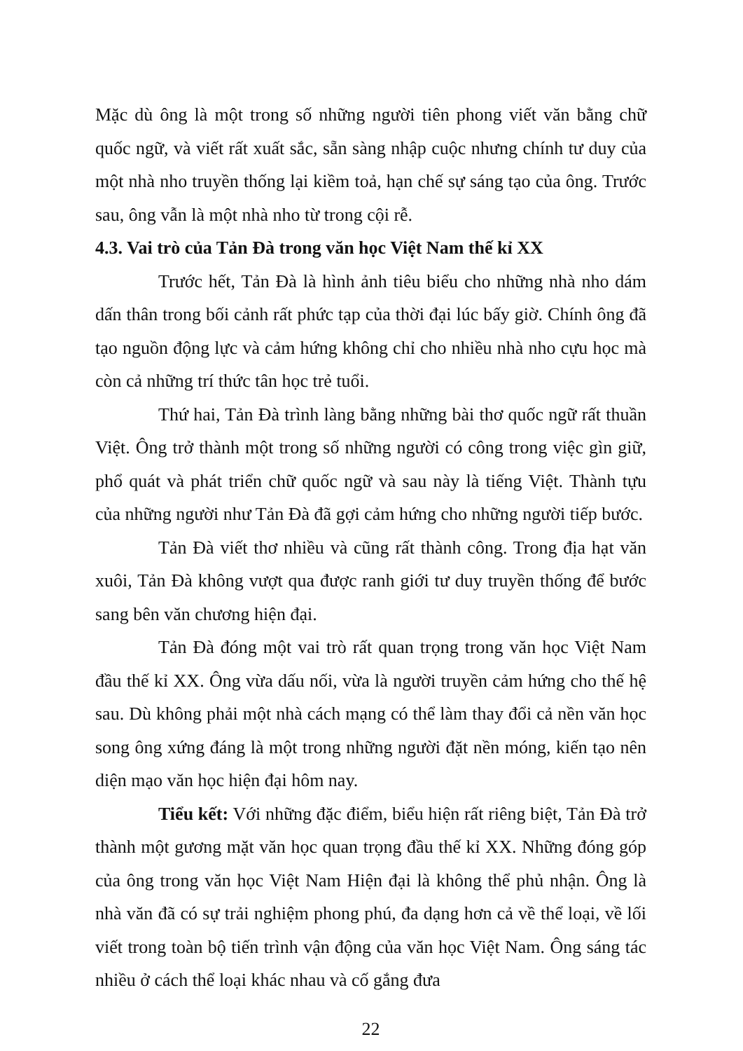Mặc dù ông là một trong số những người tiên phong viết văn bằng chữ quốc ngữ, và viết rất xuất sắc, sẵn sàng nhập cuộc nhưng chính tư duy của một nhà nho truyền thống lại kiềm toả, hạn chế sự sáng tạo của ông. Trước sau, ông vẫn là một nhà nho từ trong cội rễ.
4.3. Vai trò của Tản Đà trong văn học Việt Nam thế kỉ XX
Trước hết, Tản Đà là hình ảnh tiêu biểu cho những nhà nho dám dấn thân trong bối cảnh rất phức tạp của thời đại lúc bấy giờ. Chính ông đã tạo nguồn động lực và cảm hứng không chỉ cho nhiều nhà nho cựu học mà còn cả những trí thức tân học trẻ tuổi.
Thứ hai, Tản Đà trình làng bằng những bài thơ quốc ngữ rất thuần Việt. Ông trở thành một trong số những người có công trong việc gìn giữ, phổ quát và phát triển chữ quốc ngữ và sau này là tiếng Việt. Thành tựu của những người như Tản Đà đã gợi cảm hứng cho những người tiếp bước.
Tản Đà viết thơ nhiều và cũng rất thành công. Trong địa hạt văn xuôi, Tản Đà không vượt qua được ranh giới tư duy truyền thống để bước sang bên văn chương hiện đại.
Tản Đà đóng một vai trò rất quan trọng trong văn học Việt Nam đầu thế kỉ XX. Ông vừa dấu nối, vừa là người truyền cảm hứng cho thế hệ sau. Dù không phải một nhà cách mạng có thể làm thay đổi cả nền văn học song ông xứng đáng là một trong những người đặt nền móng, kiến tạo nên diện mạo văn học hiện đại hôm nay.
Tiểu kết: Với những đặc điểm, biểu hiện rất riêng biệt, Tản Đà trở thành một gương mặt văn học quan trọng đầu thế kỉ XX. Những đóng góp của ông trong văn học Việt Nam Hiện đại là không thể phủ nhận. Ông là nhà văn đã có sự trải nghiệm phong phú, đa dạng hơn cả về thể loại, về lối viết trong toàn bộ tiến trình vận động của văn học Việt Nam. Ông sáng tác nhiều ở cách thể loại khác nhau và cố gắng đưa
22